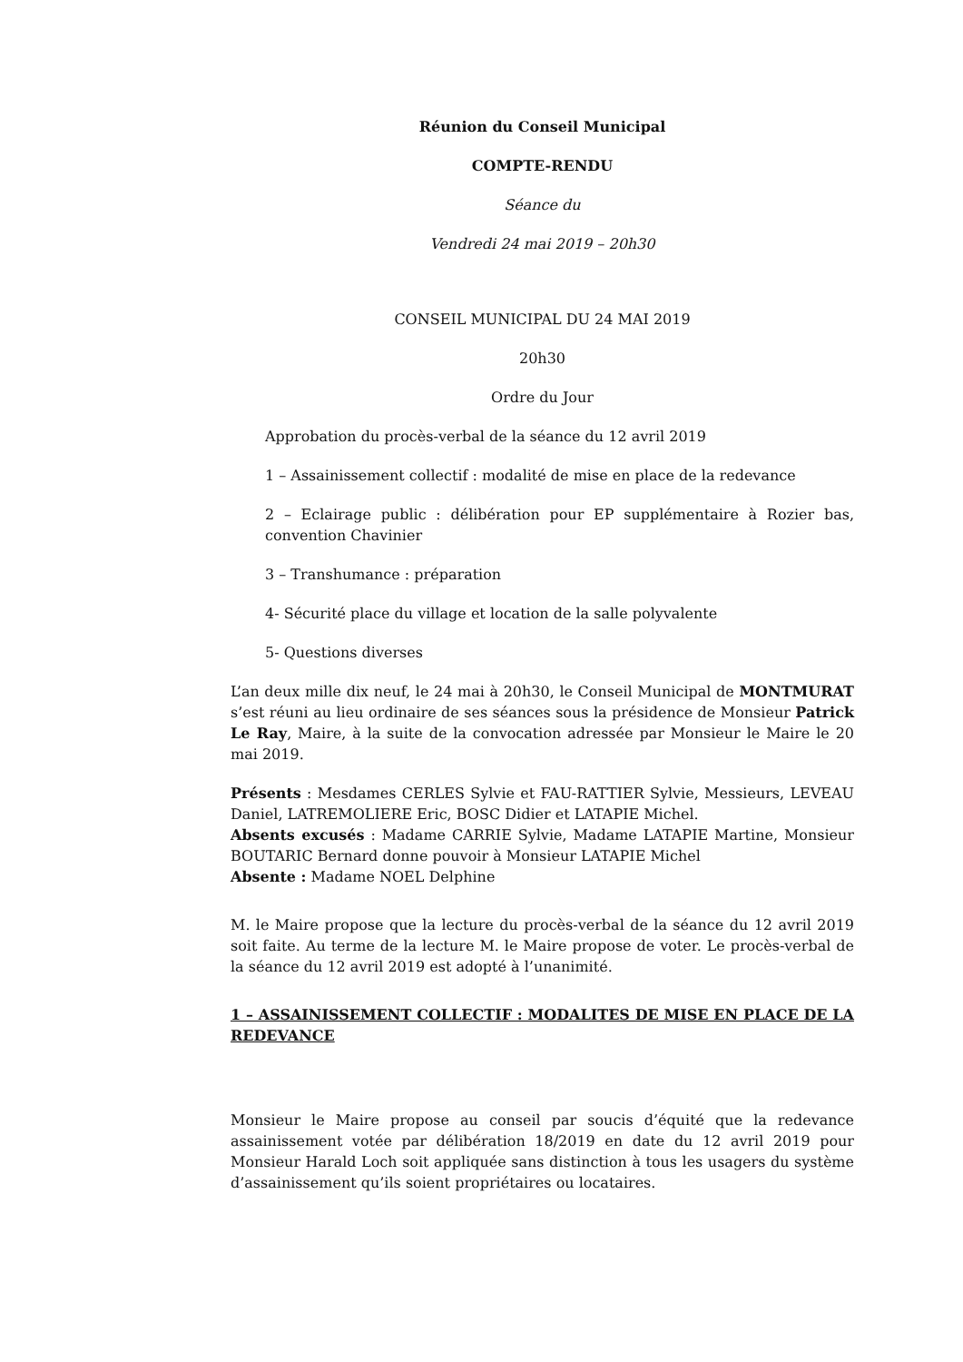Réunion du Conseil Municipal
COMPTE-RENDU
Séance du
Vendredi 24 mai 2019 – 20h30
CONSEIL MUNICIPAL DU 24 MAI 2019
20h30
Ordre du Jour
Approbation du procès-verbal de la séance du 12 avril 2019
1 – Assainissement collectif : modalité de mise en place de la redevance
2 – Eclairage public : délibération pour EP supplémentaire à Rozier bas, convention Chavinier
3 – Transhumance : préparation
4- Sécurité place du village et location de la salle polyvalente
5- Questions diverses
L’an deux mille dix neuf, le 24 mai à 20h30, le Conseil Municipal de MONTMURAT s’est réuni au lieu ordinaire de ses séances sous la présidence de Monsieur Patrick Le Ray, Maire, à la suite de la convocation adressée par Monsieur le Maire le 20 mai 2019.
Présents : Mesdames CERLES Sylvie et FAU-RATTIER Sylvie, Messieurs, LEVEAU Daniel, LATREMOLIERE Eric, BOSC Didier et LATAPIE Michel.
Absents excusés : Madame CARRIE Sylvie, Madame LATAPIE Martine, Monsieur BOUTARIC Bernard donne pouvoir à Monsieur LATAPIE Michel
Absente : Madame NOEL Delphine
M. le Maire propose que la lecture du procès-verbal de la séance du 12 avril 2019 soit faite. Au terme de la lecture M. le Maire propose de voter. Le procès-verbal de la séance du 12 avril 2019 est adopté à l’unanimité.
1 – ASSAINISSEMENT COLLECTIF : MODALITES DE MISE EN PLACE DE LA REDEVANCE
Monsieur le Maire propose au conseil par soucis d’équité que la redevance assainissement votée par délibération 18/2019 en date du 12 avril 2019 pour Monsieur Harald Loch soit appliquée sans distinction à tous les usagers du système d’assainissement qu’ils soient propriétaires ou locataires.